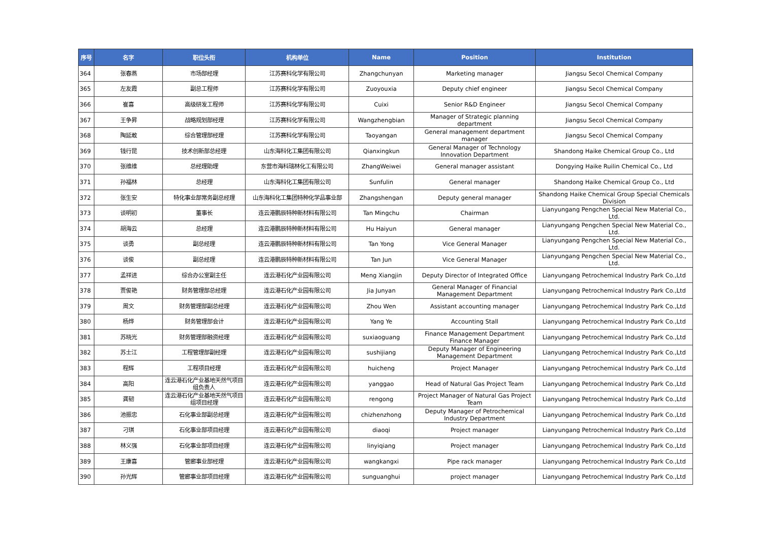| 序号 | 名字 | 职位头衔 | 机构单位 | Name | Position | Institution |
| --- | --- | --- | --- | --- | --- | --- |
| 364 | 张春燕 | 市场部经理 | 江苏赛科化学有限公司 | Zhangchunyan | Marketing manager | Jiangsu Secol Chemical Company |
| 365 | 左友霞 | 副总工程师 | 江苏赛科化学有限公司 | Zuoyouxia | Deputy chief engineer | Jiangsu Secol Chemical Company |
| 366 | 崔喜 | 高级研发工程师 | 江苏赛科化学有限公司 | Cuixi | Senior R&D Engineer | Jiangsu Secol Chemical Company |
| 367 | 王争昇 | 战略规划部经理 | 江苏赛科化学有限公司 | Wangzhengbian | Manager of Strategic planning department | Jiangsu Secol Chemical Company |
| 368 | 陶延敢 | 综合管理部经理 | 江苏赛科化学有限公司 | Taoyangan | General management department manager | Jiangsu Secol Chemical Company |
| 369 | 钱行昆 | 技术创新部总经理 | 山东海科化工集团有限公司 | Qianxingkun | General Manager of Technology Innovation Department | Shandong Haike Chemical Group Co., Ltd |
| 370 | 张维维 | 总经理助理 | 东营市海科瑞林化工有限公司 | ZhangWeiwei | General manager assistant | Dongying Haike Ruilin Chemical Co., Ltd |
| 371 | 孙福林 | 总经理 | 山东海科化工集团有限公司 | Sunfulin | General manager | Shandong Haike Chemical Group Co., Ltd |
| 372 | 张生安 | 特化事业部常务副总经理 | 山东海科化工集团特种化学品事业部 | Zhangshengan | Deputy general manager | Shandong Haike Chemical Group Special Chemicals Division |
| 373 | 谈明初 | 董事长 | 连云港鹏辰特种新材料有限公司 | Tan Mingchu | Chairman | Lianyungang Pengchen Special New Material Co., Ltd. |
| 374 | 胡海云 | 总经理 | 连云港鹏辰特种新材料有限公司 | Hu Haiyun | General manager | Lianyungang Pengchen Special New Material Co., Ltd. |
| 375 | 谈勇 | 副总经理 | 连云港鹏辰特种新材料有限公司 | Tan Yong | Vice General Manager | Lianyungang Pengchen Special New Material Co., Ltd. |
| 376 | 谈俊 | 副总经理 | 连云港鹏辰特种新材料有限公司 | Tan Jun | Vice General Manager | Lianyungang Pengchen Special New Material Co., Ltd. |
| 377 | 孟祥进 | 综合办公室副主任 | 连云港石化产业园有限公司 | Meng Xiangjin | Deputy Director of Integrated Office | Lianyungang Petrochemical Industry Park Co.,Ltd |
| 378 | 贾俊艳 | 财务管理部总经理 | 连云港石化产业园有限公司 | Jia Junyan | General Manager of Financial Management Department | Lianyungang Petrochemical Industry Park Co.,Ltd |
| 379 | 周文 | 财务管理部副总经理 | 连云港石化产业园有限公司 | Zhou Wen | Assistant accounting manager | Lianyungang Petrochemical Industry Park Co.,Ltd |
| 380 | 杨烨 | 财务管理部会计 | 连云港石化产业园有限公司 | Yang Ye | Accounting Stall | Lianyungang Petrochemical Industry Park Co.,Ltd |
| 381 | 苏晓光 | 财务管理部融资经理 | 连云港石化产业园有限公司 | suxiaoguang | Finance Management Department Finance Manager | Lianyungang Petrochemical Industry Park Co.,Ltd |
| 382 | 苏士江 | 工程管理部副经理 | 连云港石化产业园有限公司 | sushijiang | Deputy Manager of Engineering Management Department | Lianyungang Petrochemical Industry Park Co.,Ltd |
| 383 | 程辉 | 工程项目经理 | 连云港石化产业园有限公司 | huicheng | Project Manager | Lianyungang Petrochemical Industry Park Co.,Ltd |
| 384 | 高阳 | 连云港石化产业基地天然气项目组负责人 | 连云港石化产业园有限公司 | yanggao | Head of Natural Gas Project Team | Lianyungang Petrochemical Industry Park Co.,Ltd |
| 385 | 龚韧 | 连云港石化产业基地天然气项目组项目经理 | 连云港石化产业园有限公司 | rengong | Project Manager of Natural Gas Project Team | Lianyungang Petrochemical Industry Park Co.,Ltd |
| 386 | 池振忠 | 石化事业部副总经理 | 连云港石化产业园有限公司 | chizhenzhong | Deputy Manager of Petrochemical Industry Department | Lianyungang Petrochemical Industry Park Co.,Ltd |
| 387 | 刁琪 | 石化事业部项目经理 | 连云港石化产业园有限公司 | diaoqi | Project manager | Lianyungang Petrochemical Industry Park Co.,Ltd |
| 388 | 林义强 | 石化事业部项目经理 | 连云港石化产业园有限公司 | linyiqiang | Project manager | Lianyungang Petrochemical Industry Park Co.,Ltd |
| 389 | 王康喜 | 管廊事业部经理 | 连云港石化产业园有限公司 | wangkangxi | Pipe rack manager | Lianyungang Petrochemical Industry Park Co.,Ltd |
| 390 | 孙光辉 | 管廊事业部项目经理 | 连云港石化产业园有限公司 | sunguanghui | project manager | Lianyungang Petrochemical Industry Park Co.,Ltd |